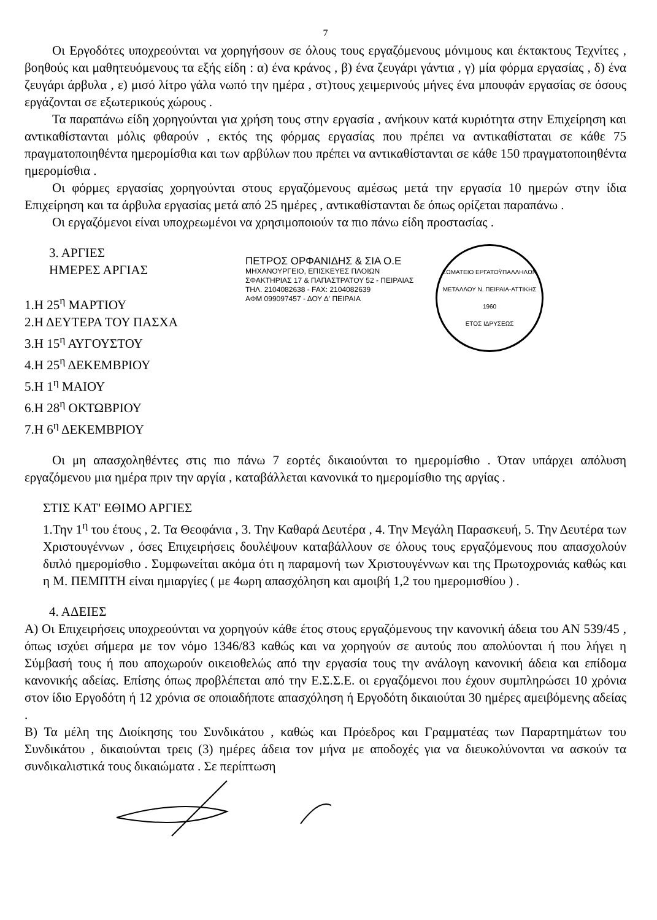7
Οι Εργοδότες υποχρεούνται να χορηγήσουν σε όλους τους εργαζόμενους μόνιμους και έκτακτους Τεχνίτες , βοηθούς και μαθητευόμενους τα εξής είδη : α) ένα κράνος , β) ένα ζευγάρι γάντια , γ) μία φόρμα εργασίας , δ) ένα ζευγάρι άρβυλα , ε) μισό λίτρο γάλα νωπό την ημέρα , στ)τους χειμερινούς μήνες ένα μπουφάν εργασίας σε όσους εργάζονται σε εξωτερικούς χώρους .
Τα παραπάνω είδη χορηγούνται για χρήση τους στην εργασία , ανήκουν κατά κυριότητα στην Επιχείρηση και αντικαθίστανται μόλις φθαρούν , εκτός της φόρμας εργασίας που πρέπει να αντικαθίσταται σε κάθε 75 πραγματοποιηθέντα ημερομίσθια και των αρβύλων που πρέπει να αντικαθίστανται σε κάθε 150 πραγματοποιηθέντα ημερομίσθια .
Οι φόρμες εργασίας χορηγούνται στους εργαζόμενους αμέσως μετά την εργασία 10 ημερών στην ίδια Επιχείρηση και τα άρβυλα εργασίας μετά από 25 ημέρες , αντικαθίστανται δε όπως ορίζεται παραπάνω .
Οι εργαζόμενοι είναι υποχρεωμένοι να χρησιμοποιούν τα πιο πάνω είδη προστασίας .
3. ΑΡΓΙΕΣ
ΗΜΕΡΕΣ ΑΡΓΙΑΣ
1.Η 25<sup>η</sup> ΜΑΡΤΙΟΥ
2.Η ΔΕΥΤΕΡΑ ΤΟΥ ΠΑΣΧΑ
3.Η 15<sup>η</sup> ΑΥΓΟΥΣΤΟΥ
4.Η 25<sup>η</sup> ΔΕΚΕΜΒΡΙΟΥ
5.Η 1<sup>η</sup> ΜΑΙΟΥ
6.Η 28<sup>η</sup> ΟΚΤΩΒΡΙΟΥ
7.Η 6<sup>η</sup> ΔΕΚΕΜΒΡΙΟΥ
ΠΕΤΡΟΣ ΟΡΦΑΝΙΔΗΣ & ΣΙΑ Ο.Ε
ΜΗΧΑΝΟΥΡΓΕΙΟ, ΕΠΙΣΚΕΥΕΣ ΠΛΟΙΩΝ
ΣΦΑΚΤΗΡΙΑΣ 17 & ΠΑΠΑΣΤΡΑΤΟΥ 52 - ΠΕΙΡΑΙΑΣ
ΤΗΛ. 2104082638 - FAX: 2104082639
ΑΦΜ 099097457 - ΔΟΥ Δ' ΠΕΙΡΑΙΑ
ΣΩΜΑΤΕΙΟ ΕΡΓΑΤΟΫΠΑΛΛΗΛΩΝ ΜΕΤΑΛΛΟΥ Ν. ΠΕΙΡΑΙΑ-ΑΤΤΙΚΗΣ
1960
ΕΤΟΣ ΙΔΡΥΣΕΩΣ
Οι μη απασχοληθέντες στις πιο πάνω 7 εορτές δικαιούνται το ημερομίσθιο . Όταν υπάρχει απόλυση εργαζόμενου μια ημέρα πριν την αργία , καταβάλλεται κανονικά το ημερομίσθιο της αργίας .
ΣΤΙΣ ΚΑΤ' ΕΘΙΜΟ ΑΡΓΙΕΣ
1.Την 1<sup>η</sup> του έτους , 2. Τα Θεοφάνια , 3. Την Καθαρά Δευτέρα , 4. Την Μεγάλη Παρασκευή, 5. Την Δευτέρα των Χριστουγέννων , όσες Επιχειρήσεις δουλέψουν καταβάλλουν σε όλους τους εργαζόμενους που απασχολούν διπλό ημερομίσθιο . Συμφωνείται ακόμα ότι η παραμονή των Χριστουγέννων και της Πρωτοχρονιάς καθώς και η Μ. ΠΕΜΠΤΗ είναι ημιαργίες ( με 4ωρη απασχόληση και αμοιβή 1,2 του ημερομισθίου ) .
4. ΑΔΕΙΕΣ
Α) Οι Επιχειρήσεις υποχρεούνται να χορηγούν κάθε έτος στους εργαζόμενους την κανονική άδεια του ΑΝ 539/45 , όπως ισχύει σήμερα με τον νόμο 1346/83 καθώς και να χορηγούν σε αυτούς που απολύονται ή που λήγει η Σύμβασή τους ή που αποχωρούν οικειοθελώς από την εργασία τους την ανάλογη κανονική άδεια και επίδομα κανονικής αδείας. Επίσης όπως προβλέπεται από την Ε.Σ.Σ.Ε. οι εργαζόμενοι που έχουν συμπληρώσει 10 χρόνια στον ίδιο Εργοδότη ή 12 χρόνια σε οποιαδήποτε απασχόληση ή Εργοδότη δικαιούται 30 ημέρες αμειβόμενης αδείας .
Β) Τα μέλη της Διοίκησης του Συνδικάτου , καθώς και Πρόεδρος και Γραμματέας των Παραρτημάτων του Συνδικάτου , δικαιούνται τρεις (3) ημέρες άδεια τον μήνα με αποδοχές για να διευκολύνονται να ασκούν τα συνδικαλιστικά τους δικαιώματα . Σε περίπτωση